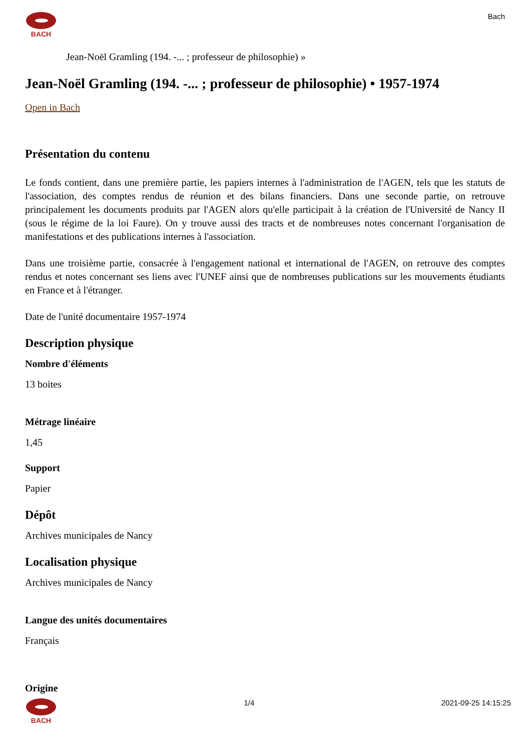BACH Bach
Jean-Noël Gramling (194. -... ; professeur de philosophie) »
Jean-Noël Gramling (194. -... ; professeur de philosophie) • 1957-1974
Open in Bach
Présentation du contenu
Le fonds contient, dans une première partie, les papiers internes à l'administration de l'AGEN, tels que les statuts de l'association, des comptes rendus de réunion et des bilans financiers. Dans une seconde partie, on retrouve principalement les documents produits par l'AGEN alors qu'elle participait à la création de l'Université de Nancy II (sous le régime de la loi Faure). On y trouve aussi des tracts et de nombreuses notes concernant l'organisation de manifestations et des publications internes à l'association.
Dans une troisième partie, consacrée à l'engagement national et international de l'AGEN, on retrouve des comptes rendus et notes concernant ses liens avec l'UNEF ainsi que de nombreuses publications sur les mouvements étudiants en France et à l'étranger.
Date de l'unité documentaire 1957-1974
Description physique
Nombre d'éléments
13 boites
Métrage linéaire
1,45
Support
Papier
Dépôt
Archives municipales de Nancy
Localisation physique
Archives municipales de Nancy
Langue des unités documentaires
Français
Origine
BACH 1/4 2021-09-25 14:15:25